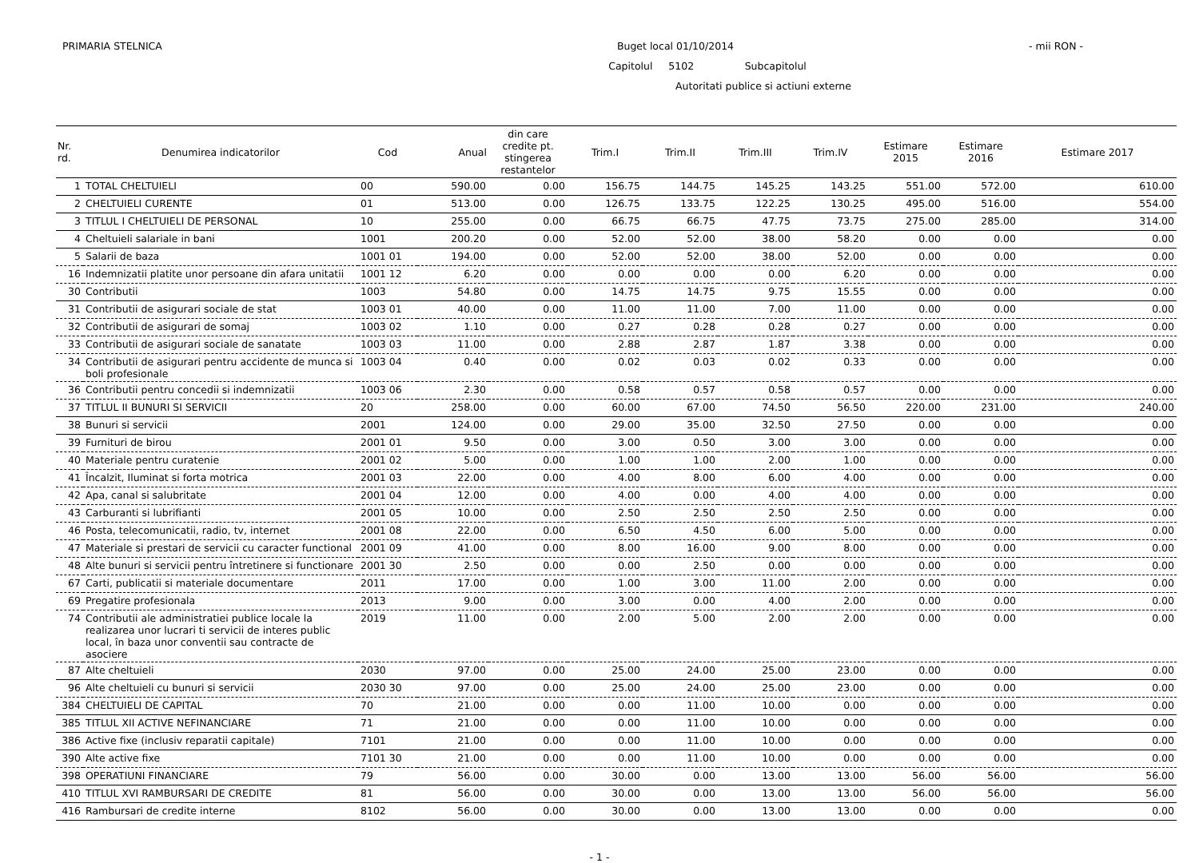PRIMARIA STELNICA Buget local 01/10/2014 - mii RON -
Capitolul 5102 Subcapitolul
Autoritati publice si actiuni externe
| Nr. rd. | Denumirea indicatorilor | Cod | Anual | din care credite pt. stingerea restantelor | Trim.I | Trim.II | Trim.III | Trim.IV | Estimare 2015 | Estimare 2016 | Estimare 2017 |
| --- | --- | --- | --- | --- | --- | --- | --- | --- | --- | --- | --- |
| 1 | TOTAL CHELTUIELI | 00 | 590.00 | 0.00 | 156.75 | 144.75 | 145.25 | 143.25 | 551.00 | 572.00 | 610.00 |
| 2 | CHELTUIELI CURENTE | 01 | 513.00 | 0.00 | 126.75 | 133.75 | 122.25 | 130.25 | 495.00 | 516.00 | 554.00 |
| 3 | TITLUL I CHELTUIELI DE PERSONAL | 10 | 255.00 | 0.00 | 66.75 | 66.75 | 47.75 | 73.75 | 275.00 | 285.00 | 314.00 |
| 4 | Cheltuieli salariale in bani | 1001 | 200.20 | 0.00 | 52.00 | 52.00 | 38.00 | 58.20 | 0.00 | 0.00 | 0.00 |
| 5 | Salarii de baza | 1001 01 | 194.00 | 0.00 | 52.00 | 52.00 | 38.00 | 52.00 | 0.00 | 0.00 | 0.00 |
| 16 | Indemnizatii platite unor persoane din afara unitatii | 1001 12 | 6.20 | 0.00 | 0.00 | 0.00 | 0.00 | 6.20 | 0.00 | 0.00 | 0.00 |
| 30 | Contributii | 1003 | 54.80 | 0.00 | 14.75 | 14.75 | 9.75 | 15.55 | 0.00 | 0.00 | 0.00 |
| 31 | Contributii de asigurari sociale de stat | 1003 01 | 40.00 | 0.00 | 11.00 | 11.00 | 7.00 | 11.00 | 0.00 | 0.00 | 0.00 |
| 32 | Contributii de asigurari de somaj | 1003 02 | 1.10 | 0.00 | 0.27 | 0.28 | 0.28 | 0.27 | 0.00 | 0.00 | 0.00 |
| 33 | Contributii de asigurari sociale de sanatate | 1003 03 | 11.00 | 0.00 | 2.88 | 2.87 | 1.87 | 3.38 | 0.00 | 0.00 | 0.00 |
| 34 | Contributii de asigurari pentru accidente de munca si boli profesionale | 1003 04 | 0.40 | 0.00 | 0.02 | 0.03 | 0.02 | 0.33 | 0.00 | 0.00 | 0.00 |
| 36 | Contributii pentru concedii si indemnizatii | 1003 06 | 2.30 | 0.00 | 0.58 | 0.57 | 0.58 | 0.57 | 0.00 | 0.00 | 0.00 |
| 37 | TITLUL II BUNURI SI SERVICII | 20 | 258.00 | 0.00 | 60.00 | 67.00 | 74.50 | 56.50 | 220.00 | 231.00 | 240.00 |
| 38 | Bunuri si servicii | 2001 | 124.00 | 0.00 | 29.00 | 35.00 | 32.50 | 27.50 | 0.00 | 0.00 | 0.00 |
| 39 | Furnituri de birou | 2001 01 | 9.50 | 0.00 | 3.00 | 0.50 | 3.00 | 3.00 | 0.00 | 0.00 | 0.00 |
| 40 | Materiale pentru curatenie | 2001 02 | 5.00 | 0.00 | 1.00 | 1.00 | 2.00 | 1.00 | 0.00 | 0.00 | 0.00 |
| 41 | Încalzit, Iluminat si forta motrica | 2001 03 | 22.00 | 0.00 | 4.00 | 8.00 | 6.00 | 4.00 | 0.00 | 0.00 | 0.00 |
| 42 | Apa, canal si salubritate | 2001 04 | 12.00 | 0.00 | 4.00 | 0.00 | 4.00 | 4.00 | 0.00 | 0.00 | 0.00 |
| 43 | Carburanti si lubrifianti | 2001 05 | 10.00 | 0.00 | 2.50 | 2.50 | 2.50 | 2.50 | 0.00 | 0.00 | 0.00 |
| 46 | Posta, telecomunicatii, radio, tv, internet | 2001 08 | 22.00 | 0.00 | 6.50 | 4.50 | 6.00 | 5.00 | 0.00 | 0.00 | 0.00 |
| 47 | Materiale si prestari de servicii cu caracter functional | 2001 09 | 41.00 | 0.00 | 8.00 | 16.00 | 9.00 | 8.00 | 0.00 | 0.00 | 0.00 |
| 48 | Alte bunuri si servicii pentru întretinere si functionare | 2001 30 | 2.50 | 0.00 | 0.00 | 2.50 | 0.00 | 0.00 | 0.00 | 0.00 | 0.00 |
| 67 | Carti, publicatii si materiale documentare | 2011 | 17.00 | 0.00 | 1.00 | 3.00 | 11.00 | 2.00 | 0.00 | 0.00 | 0.00 |
| 69 | Pregatire profesionala | 2013 | 9.00 | 0.00 | 3.00 | 0.00 | 4.00 | 2.00 | 0.00 | 0.00 | 0.00 |
| 74 | Contributii ale administratiei publice locale la realizarea unor lucrari ti servicii de interes public local, în baza unor conventii sau contracte de asociere | 2019 | 11.00 | 0.00 | 2.00 | 5.00 | 2.00 | 2.00 | 0.00 | 0.00 | 0.00 |
| 87 | Alte cheltuieli | 2030 | 97.00 | 0.00 | 25.00 | 24.00 | 25.00 | 23.00 | 0.00 | 0.00 | 0.00 |
| 96 | Alte cheltuieli cu bunuri si servicii | 2030 30 | 97.00 | 0.00 | 25.00 | 24.00 | 25.00 | 23.00 | 0.00 | 0.00 | 0.00 |
| 384 | CHELTUIELI DE CAPITAL | 70 | 21.00 | 0.00 | 0.00 | 11.00 | 10.00 | 0.00 | 0.00 | 0.00 | 0.00 |
| 385 | TITLUL XII ACTIVE NEFINANCIARE | 71 | 21.00 | 0.00 | 0.00 | 11.00 | 10.00 | 0.00 | 0.00 | 0.00 | 0.00 |
| 386 | Active fixe (inclusiv reparatii capitale) | 7101 | 21.00 | 0.00 | 0.00 | 11.00 | 10.00 | 0.00 | 0.00 | 0.00 | 0.00 |
| 390 | Alte active fixe | 7101 30 | 21.00 | 0.00 | 0.00 | 11.00 | 10.00 | 0.00 | 0.00 | 0.00 | 0.00 |
| 398 | OPERATIUNI FINANCIARE | 79 | 56.00 | 0.00 | 30.00 | 0.00 | 13.00 | 13.00 | 56.00 | 56.00 | 56.00 |
| 410 | TITLUL XVI RAMBURSARI DE CREDITE | 81 | 56.00 | 0.00 | 30.00 | 0.00 | 13.00 | 13.00 | 56.00 | 56.00 | 56.00 |
| 416 | Rambursari de credite interne | 8102 | 56.00 | 0.00 | 30.00 | 0.00 | 13.00 | 13.00 | 0.00 | 0.00 | 0.00 |
- 1 -